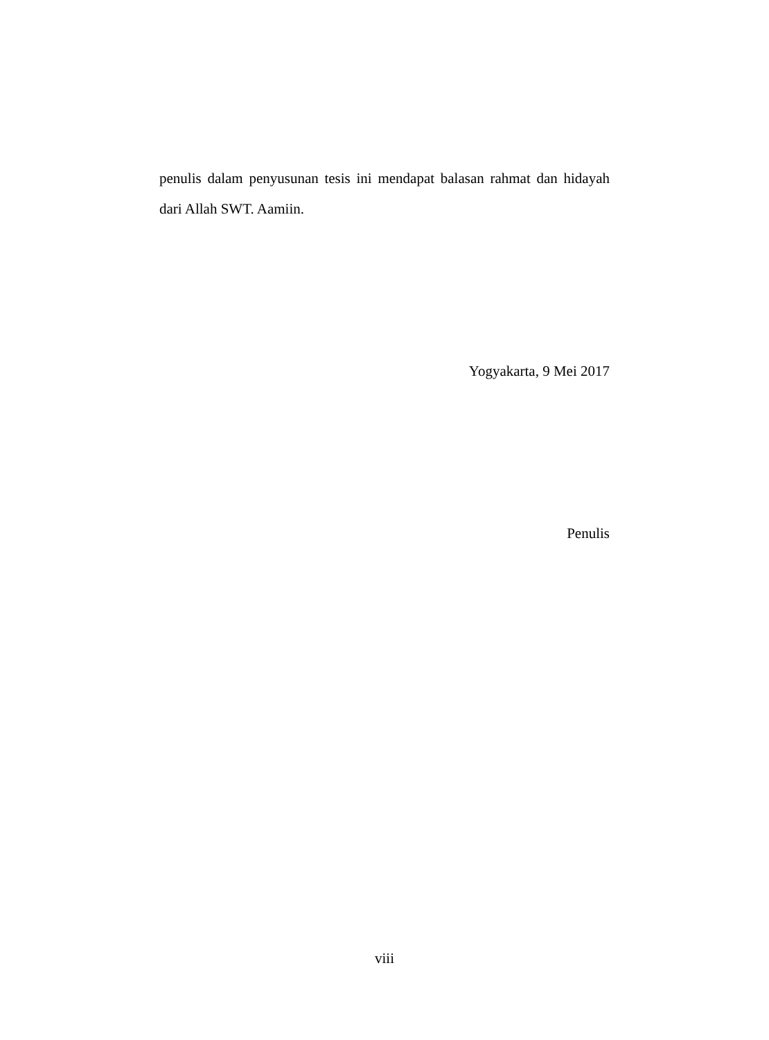penulis dalam penyusunan tesis ini mendapat balasan rahmat dan hidayah dari Allah SWT. Aamiin.
Yogyakarta, 9 Mei 2017
Penulis
viii